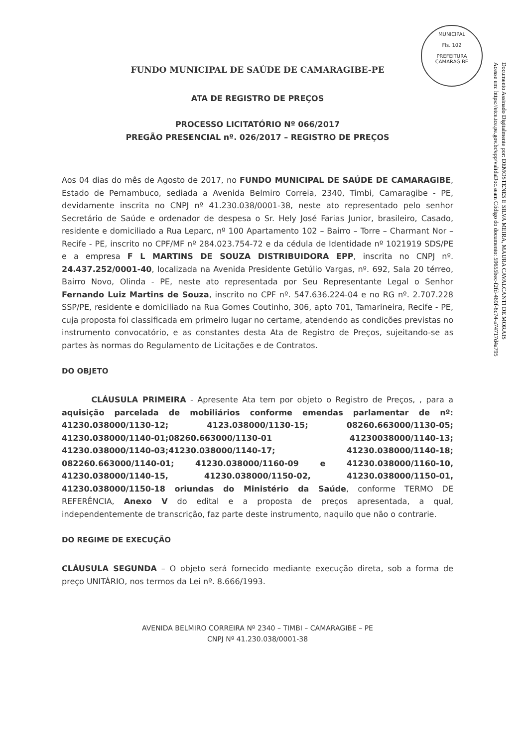MUNICIPAL
Fls. 102
PREFEITURA CAMARAGIBE
Documento Assinado Digitalmente por: DEMOSTENES E SILVA MEIRA, MAURA CAVALCANTI DE MORAIS
Acesse em: https://etce.tce.pe.gov.br/epp/validaDoc.seam Código do documento: 59655bec-f2fd-469f-8c74-a74717d4a795
FUNDO MUNICIPAL DE SAÚDE DE CAMARAGIBE-PE
ATA DE REGISTRO DE PREÇOS
PROCESSO LICITATÓRIO Nº 066/2017
PREGÃO PRESENCIAL nº. 026/2017 – REGISTRO DE PREÇOS
Aos 04 dias do mês de Agosto de 2017, no FUNDO MUNICIPAL DE SAÚDE DE CAMARAGIBE, Estado de Pernambuco, sediada a Avenida Belmiro Correia, 2340, Timbi, Camaragibe - PE, devidamente inscrita no CNPJ nº 41.230.038/0001-38, neste ato representado pelo senhor Secretário de Saúde e ordenador de despesa o Sr. Hely José Farias Junior, brasileiro, Casado, residente e domiciliado a Rua Leparc, nº 100 Apartamento 102 – Bairro – Torre – Charmant Nor – Recife - PE, inscrito no CPF/MF nº 284.023.754-72 e da cédula de Identidade nº 1021919 SDS/PE e a empresa F L MARTINS DE SOUZA DISTRIBUIDORA EPP, inscrita no CNPJ nº. 24.437.252/0001-40, localizada na Avenida Presidente Getúlio Vargas, nº. 692, Sala 20 térreo, Bairro Novo, Olinda - PE, neste ato representada por Seu Representante Legal o Senhor Fernando Luiz Martins de Souza, inscrito no CPF nº. 547.636.224-04 e no RG nº. 2.707.228 SSP/PE, residente e domiciliado na Rua Gomes Coutinho, 306, apto 701, Tamarineira, Recife - PE, cuja proposta foi classificada em primeiro lugar no certame, atendendo as condições previstas no instrumento convocatório, e as constantes desta Ata de Registro de Preços, sujeitando-se as partes às normas do Regulamento de Licitações e de Contratos.
DO OBJETO
CLÁUSULA PRIMEIRA - Apresente Ata tem por objeto o Registro de Preços, , para a aquisição parcelada de mobiliários conforme emendas parlamentar de nº: 41230.038000/1130-12; 4123.038000/1130-15; 08260.663000/1130-05; 41230.038000/1140-01;08260.663000/1130-01 41230038000/1140-13; 41230.038000/1140-03;41230.038000/1140-17; 41230.038000/1140-18; 082260.663000/1140-01; 41230.038000/1160-09 e 41230.038000/1160-10, 41230.038000/1140-15, 41230.038000/1150-02, 41230.038000/1150-01, 41230.038000/1150-18 oriundas do Ministério da Saúde, conforme TERMO DE REFERÊNCIA, Anexo V do edital e a proposta de preços apresentada, a qual, independentemente de transcrição, faz parte deste instrumento, naquilo que não o contrarie.
DO REGIME DE EXECUÇÃO
CLÁUSULA SEGUNDA – O objeto será fornecido mediante execução direta, sob a forma de preço UNITÁRIO, nos termos da Lei nº. 8.666/1993.
AVENIDA BELMIRO CORREIRA Nº 2340 – TIMBI – CAMARAGIBE – PE
CNPJ Nº 41.230.038/0001-38